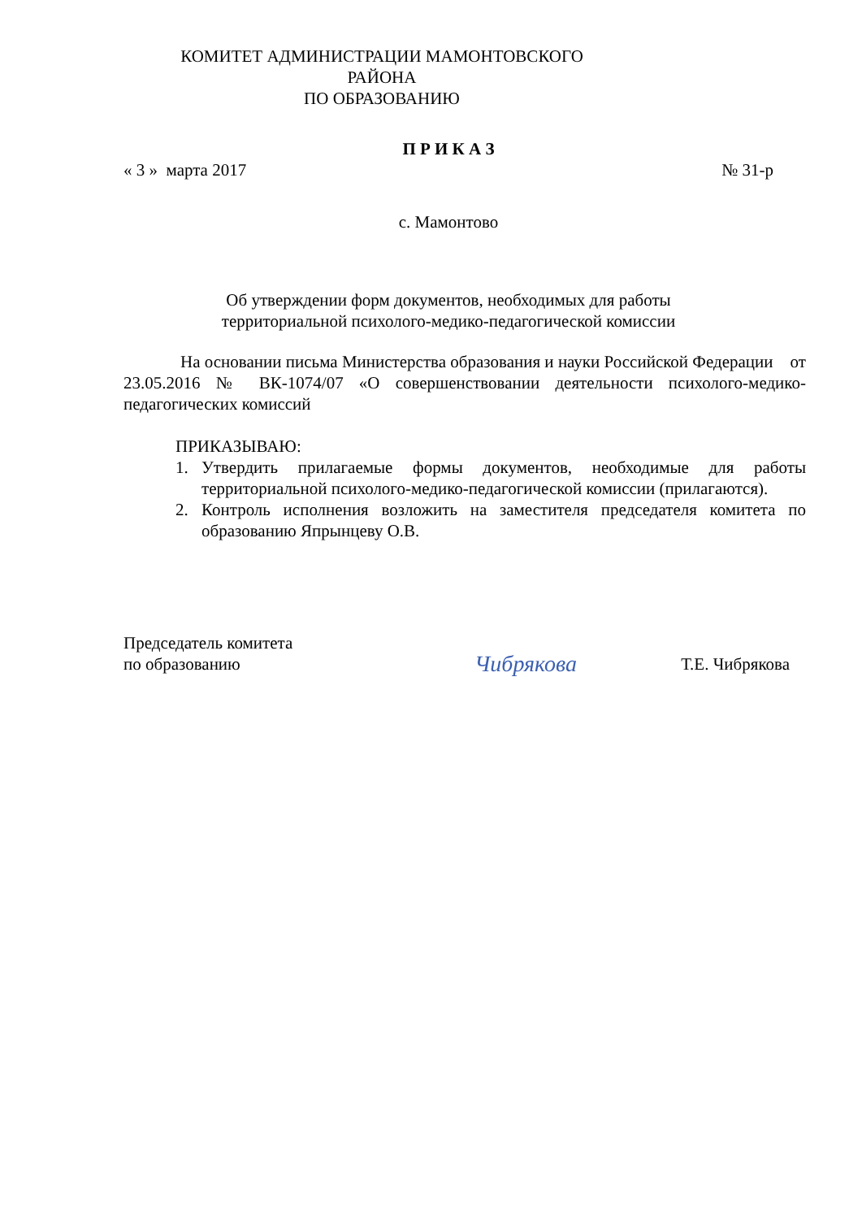КОМИТЕТ АДМИНИСТРАЦИИ МАМОНТОВСКОГО РАЙОНА
ПО ОБРАЗОВАНИЮ
П Р И К А З
« 3 » марта 2017 № 31-р
с. Мамонтово
Об утверждении форм документов, необходимых для работы
территориальной психолого-медико-педагогической комиссии
На основании письма Министерства образования и науки Российской Федерации от 23.05.2016 № ВК-1074/07 «О совершенствовании деятельности психолого-медико-педагогических комиссий
ПРИКАЗЫВАЮ:
1. Утвердить прилагаемые формы документов, необходимые для работы территориальной психолого-медико-педагогической комиссии (прилагаются).
2. Контроль исполнения возложить на заместителя председателя комитета по образованию Япрынцеву О.В.
Председатель комитета
по образованию Чибрякова Т.Е. Чибрякова